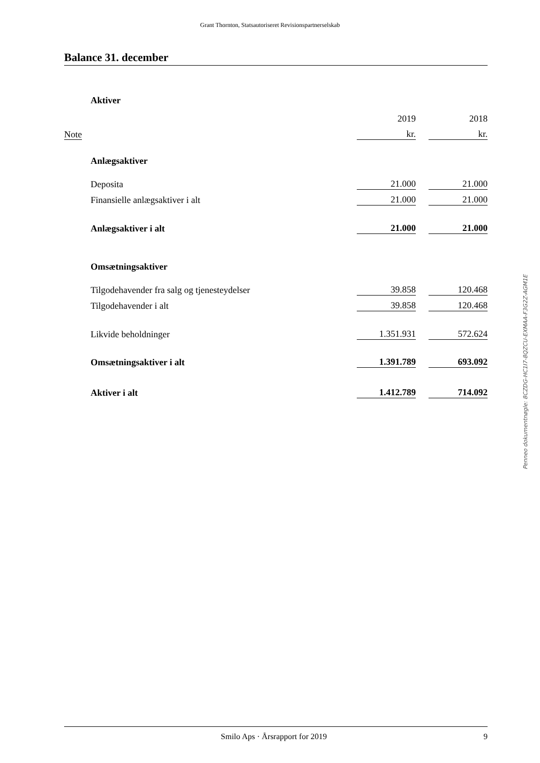Grant Thornton, Statsautoriseret Revisionspartnerselskab
Balance 31. december
| | Aktiver | | | |
| | | 2019 | | 2018 |
| Note | | kr. | | kr. |
| | Anlægsaktiver | | | |
| | Deposita | 21.000 | | 21.000 |
| | Finansielle anlægsaktiver i alt | 21.000 | | 21.000 |
| | Anlægsaktiver i alt | 21.000 | | 21.000 |
| | Omsætningsaktiver | | | |
| | Tilgodehavender fra salg og tjenesteydelser | 39.858 | | 120.468 |
| | Tilgodehavender i alt | 39.858 | | 120.468 |
| | Likvide beholdninger | 1.351.931 | | 572.624 |
| | Omsætningsaktiver i alt | 1.391.789 | | 693.092 |
| | Aktiver i alt | 1.412.789 | | 714.092 |
Penneo dokumentnøgle: 8CZDG-HC1I7-8QZCU-EXMAA-F3G2Z-AGM1E
Smilo Aps · Årsrapport for 2019 9